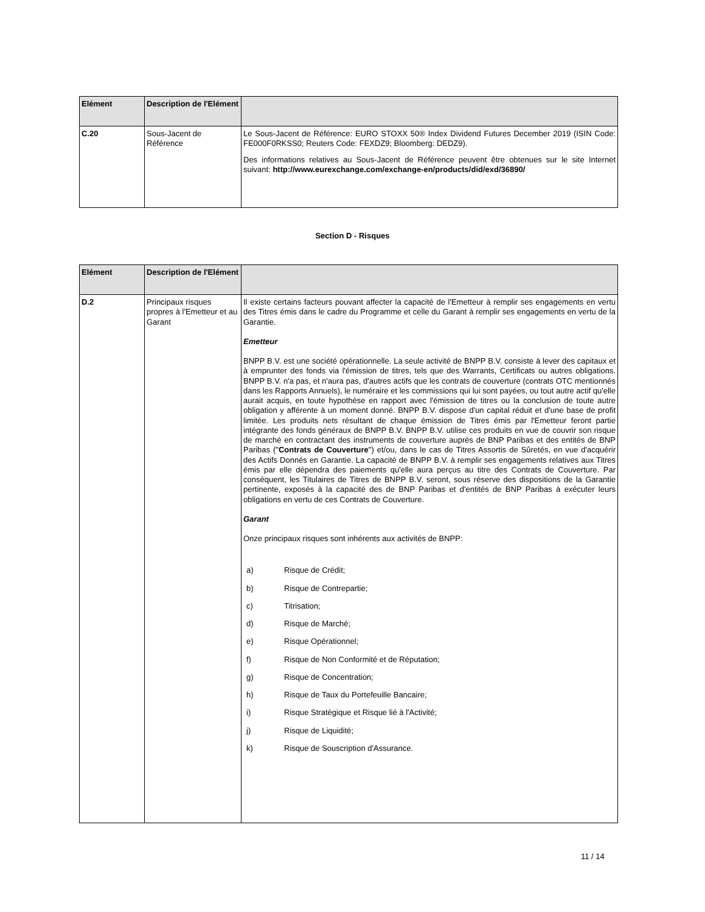| Elément | Description de l'Elément | |
| --- | --- | --- |
| C.20 | Sous-Jacent de Référence | Le Sous-Jacent de Référence: EURO STOXX 50® Index Dividend Futures December 2019 (ISIN Code: FE000F0RKSS0; Reuters Code: FEXDZ9; Bloomberg: DEDZ9). Des informations relatives au Sous-Jacent de Référence peuvent être obtenues sur le site Internet suivant: http://www.eurexchange.com/exchange-en/products/did/exd/36890/ |
Section D - Risques
| Elément | Description de l'Elément | |
| --- | --- | --- |
| D.2 | Principaux risques propres à l'Emetteur et au Garant | Il existe certains facteurs pouvant affecter la capacité de l'Emetteur à remplir ses engagements en vertu des Titres émis dans le cadre du Programme et celle du Garant à remplir ses engagements en vertu de la Garantie. Emetteur BNPP B.V. est une société opérationnelle. La seule activité de BNPP B.V. consiste à lever des capitaux et à emprunter des fonds via l'émission de titres, tels que des Warrants, Certificats ou autres obligations. BNPP B.V. n'a pas, et n'aura pas, d'autres actifs que les contrats de couverture (contrats OTC mentionnés dans les Rapports Annuels), le numéraire et les commissions qui lui sont payées, ou tout autre actif qu'elle aurait acquis, en toute hypothèse en rapport avec l'émission de titres ou la conclusion de toute autre obligation y afférente à un moment donné. BNPP B.V. dispose d'un capital réduit et d'une base de profit limitée. Les produits nets résultant de chaque émission de Titres émis par l'Emetteur feront partie intégrante des fonds généraux de BNPP B.V. BNPP B.V. utilise ces produits en vue de couvrir son risque de marché en contractant des instruments de couverture auprès de BNP Paribas et des entités de BNP Paribas (" Contrats de Couverture ") et/ou, dans le cas de Titres Assortis de Sûretés, en vue d'acquérir des Actifs Donnés en Garantie. La capacité de BNPP B.V. à remplir ses engagements relatives aux Titres émis par elle dépendra des paiements qu'elle aura perçus au titre des Contrats de Couverture. Par conséquent, les Titulaires de Titres de BNPP B.V. seront, sous réserve des dispositions de la Garantie pertinente, exposés à la capacité des de BNP Paribas et d'entités de BNP Paribas à exécuter leurs obligations en vertu de ces Contrats de Couverture. Garant Onze principaux risques sont inhérents aux activités de BNPP: a) Risque de Crédit; b) Risque de Contrepartie; c) Titrisation; d) Risque de Marché; e) Risque Opérationnel; f) Risque de Non Conformité et de Réputation; g) Risque de Concentration; h) Risque de Taux du Portefeuille Bancaire; i) Risque Stratégique et Risque lié à l'Activité; j) Risque de Liquidité; k) Risque de Souscription d'Assurance. |
11 / 14